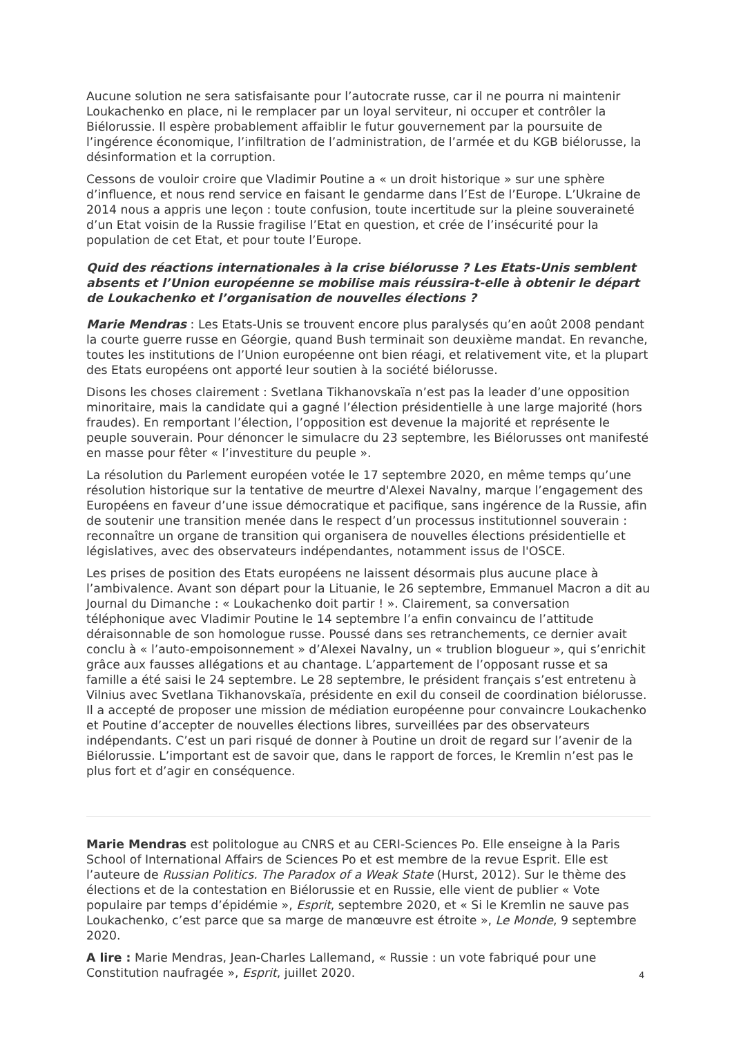Aucune solution ne sera satisfaisante pour l’autocrate russe, car il ne pourra ni maintenir Loukachenko en place, ni le remplacer par un loyal serviteur, ni occuper et contrôler la Biélorussie. Il espère probablement affaiblir le futur gouvernement par la poursuite de l’ingérence économique, l’infiltration de l’administration, de l’armée et du KGB biélorusse, la désinformation et la corruption.
Cessons de vouloir croire que Vladimir Poutine a « un droit historique » sur une sphère d’influence, et nous rend service en faisant le gendarme dans l’Est de l’Europe. L’Ukraine de 2014 nous a appris une leçon : toute confusion, toute incertitude sur la pleine souveraineté d’un Etat voisin de la Russie fragilise l’Etat en question, et crée de l’insécurité pour la population de cet Etat, et pour toute l’Europe.
Quid des réactions internationales à la crise biélorusse ? Les Etats-Unis semblent absents et l’Union européenne se mobilise mais réussira-t-elle à obtenir le départ de Loukachenko et l’organisation de nouvelles élections ?
Marie Mendras : Les Etats-Unis se trouvent encore plus paralysés qu’en août 2008 pendant la courte guerre russe en Géorgie, quand Bush terminait son deuxième mandat. En revanche, toutes les institutions de l’Union européenne ont bien réagi, et relativement vite, et la plupart des Etats européens ont apporté leur soutien à la société biélorusse.
Disons les choses clairement : Svetlana Tikhanovskaïa n’est pas la leader d’une opposition minoritaire, mais la candidate qui a gagné l’élection présidentielle à une large majorité (hors fraudes). En remportant l’élection, l’opposition est devenue la majorité et représente le peuple souverain. Pour dénoncer le simulacre du 23 septembre, les Biélorusses ont manifesté en masse pour fêter « l’investiture du peuple ».
La résolution du Parlement européen votée le 17 septembre 2020, en même temps qu’une résolution historique sur la tentative de meurtre d'Alexei Navalny, marque l’engagement des Européens en faveur d’une issue démocratique et pacifique, sans ingérence de la Russie, afin de soutenir une transition menée dans le respect d’un processus institutionnel souverain : reconnaître un organe de transition qui organisera de nouvelles élections présidentielle et législatives, avec des observateurs indépendantes, notamment issus de l'OSCE.
Les prises de position des Etats européens ne laissent désormais plus aucune place à l’ambivalence. Avant son départ pour la Lituanie, le 26 septembre, Emmanuel Macron a dit au Journal du Dimanche : « Loukachenko doit partir ! ». Clairement, sa conversation téléphonique avec Vladimir Poutine le 14 septembre l’a enfin convaincu de l’attitude déraisonnable de son homologue russe. Poussé dans ses retranchements, ce dernier avait conclu à « l’auto-empoisonnement » d’Alexei Navalny, un « trublion blogueur », qui s’enrichit grâce aux fausses allégations et au chantage. L’appartement de l’opposant russe et sa famille a été saisi le 24 septembre. Le 28 septembre, le président français s’est entretenu à Vilnius avec Svetlana Tikhanovskaïa, présidente en exil du conseil de coordination biélorusse. Il a accepté de proposer une mission de médiation européenne pour convaincre Loukachenko et Poutine d’accepter de nouvelles élections libres, surveillées par des observateurs indépendants. C’est un pari risqué de donner à Poutine un droit de regard sur l’avenir de la Biélorussie. L’important est de savoir que, dans le rapport de forces, le Kremlin n’est pas le plus fort et d’agir en conséquence.
Marie Mendras est politologue au CNRS et au CERI-Sciences Po. Elle enseigne à la Paris School of International Affairs de Sciences Po et est membre de la revue Esprit. Elle est l’auteure de Russian Politics. The Paradox of a Weak State (Hurst, 2012). Sur le thème des élections et de la contestation en Biélorussie et en Russie, elle vient de publier « Vote populaire par temps d’épidémie », Esprit, septembre 2020, et « Si le Kremlin ne sauve pas Loukachenko, c’est parce que sa marge de manœuvre est étroite », Le Monde, 9 septembre 2020.
A lire : Marie Mendras, Jean-Charles Lallemand, « Russie : un vote fabriqué pour une Constitution naufragée », Esprit, juillet 2020.
4